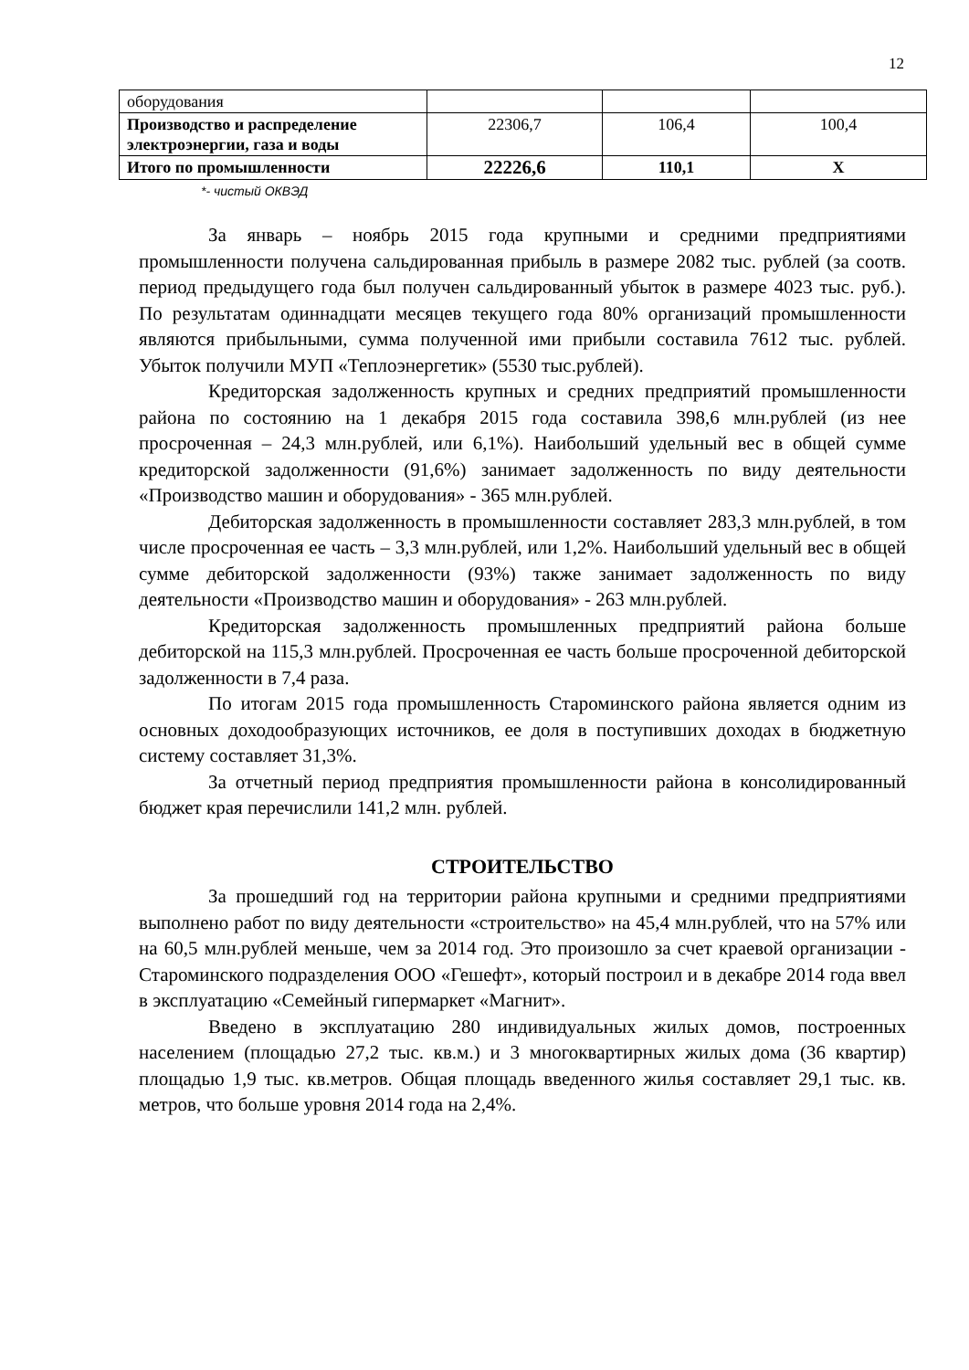12
| оборудования | | | |
| Производство и распределение электроэнергии, газа и воды | 22306,7 | 106,4 | 100,4 |
| Итого по промышленности | 22226,6 | 110,1 | Х |
*- чистый ОКВЭД
За январь – ноябрь 2015 года крупными и средними предприятиями промышленности получена сальдированная прибыль в размере 2082 тыс. рублей (за соотв. период предыдущего года был получен сальдированный убыток в размере 4023 тыс. руб.). По результатам одиннадцати месяцев текущего года 80% организаций промышленности являются прибыльными, сумма полученной ими прибыли составила 7612 тыс. рублей. Убыток получили МУП «Теплоэнергетик» (5530 тыс.рублей).
Кредиторская задолженность крупных и средних предприятий промышленности района по состоянию на 1 декабря 2015 года составила 398,6 млн.рублей (из нее просроченная – 24,3 млн.рублей, или 6,1%). Наибольший удельный вес в общей сумме кредиторской задолженности (91,6%) занимает задолженность по виду деятельности «Производство машин и оборудования» - 365 млн.рублей.
Дебиторская задолженность в промышленности составляет 283,3 млн.рублей, в том числе просроченная ее часть – 3,3 млн.рублей, или 1,2%. Наибольший удельный вес в общей сумме дебиторской задолженности (93%) также занимает задолженность по виду деятельности «Производство машин и оборудования» - 263 млн.рублей.
Кредиторская задолженность промышленных предприятий района больше дебиторской на 115,3 млн.рублей. Просроченная ее часть больше просроченной дебиторской задолженности в 7,4 раза.
По итогам 2015 года промышленность Староминского района является одним из основных доходообразующих источников, ее доля в поступивших доходах в бюджетную систему составляет 31,3%.
За отчетный период предприятия промышленности района в консолидированный бюджет края перечислили 141,2 млн. рублей.
СТРОИТЕЛЬСТВО
За прошедший год на территории района крупными и средними предприятиями выполнено работ по виду деятельности «строительство» на 45,4 млн.рублей, что на 57% или на 60,5 млн.рублей меньше, чем за 2014 год. Это произошло за счет краевой организации - Староминского подразделения ООО «Гешефт», который построил и в декабре 2014 года ввел в эксплуатацию «Семейный гипермаркет «Магнит».
Введено в эксплуатацию 280 индивидуальных жилых домов, построенных населением (площадью 27,2 тыс. кв.м.) и 3 многоквартирных жилых дома (36 квартир) площадью 1,9 тыс. кв.метров. Общая площадь введенного жилья составляет 29,1 тыс. кв. метров, что больше уровня 2014 года на 2,4%.